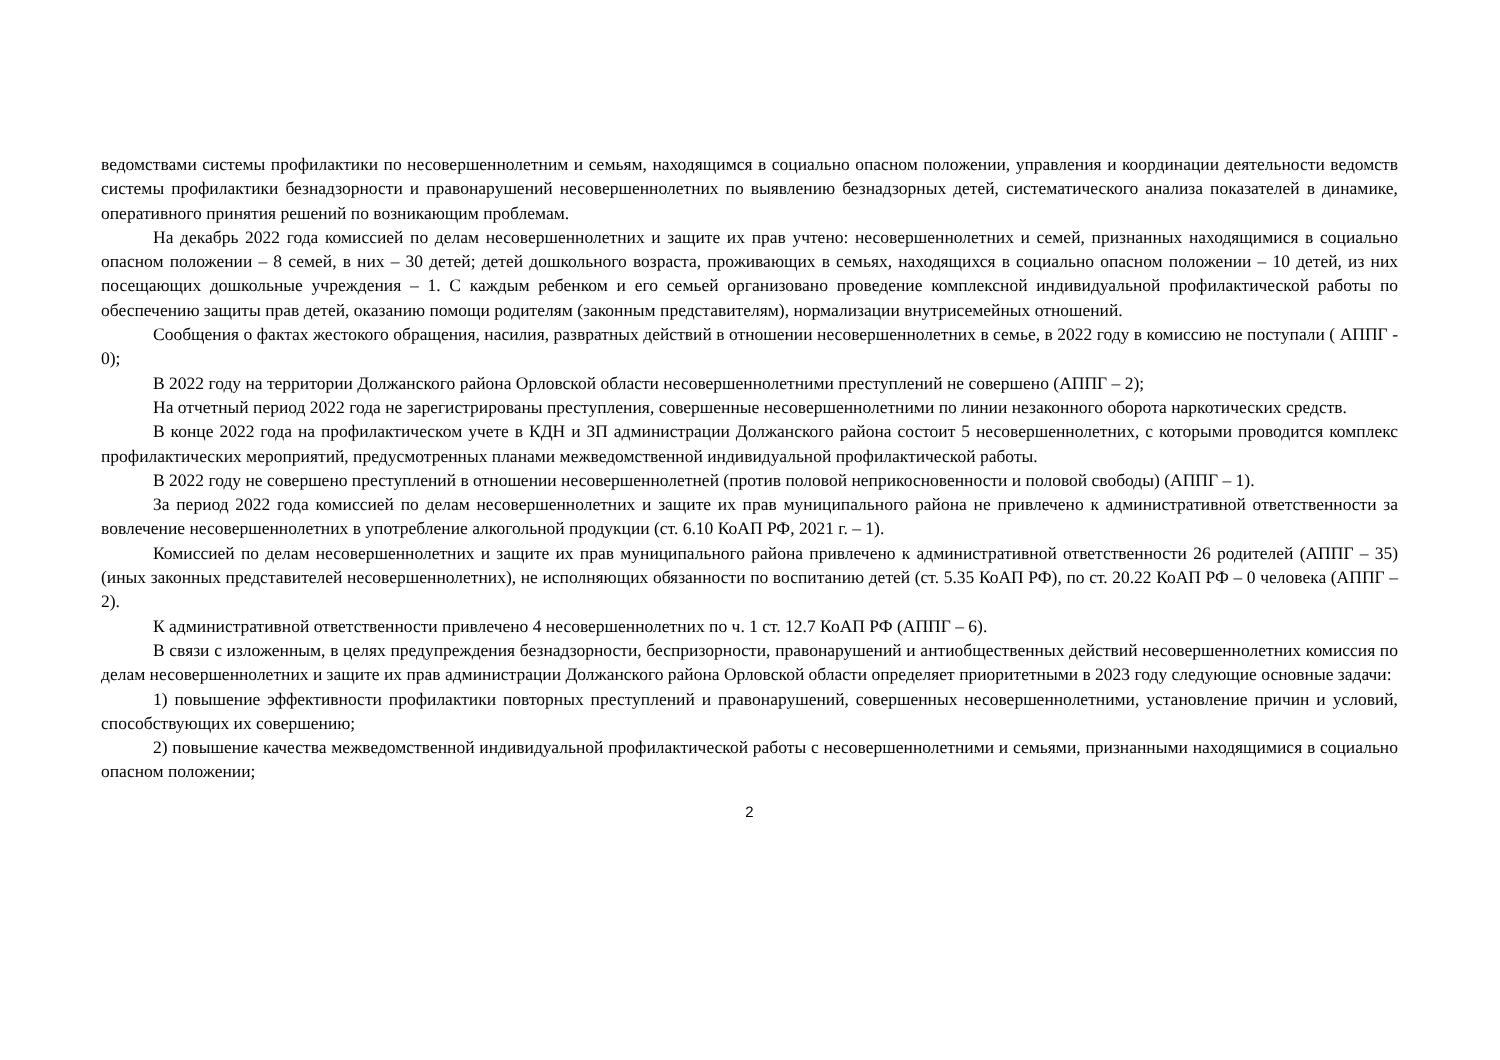ведомствами системы профилактики по несовершеннолетним и семьям, находящимся в социально опасном положении, управления и координации деятельности ведомств системы профилактики безнадзорности и правонарушений несовершеннолетних по выявлению безнадзорных детей, систематического анализа показателей в динамике, оперативного принятия решений по возникающим проблемам.
На декабрь 2022 года комиссией по делам несовершеннолетних и защите их прав учтено: несовершеннолетних и семей, признанных находящимися в социально опасном положении – 8 семей, в них – 30 детей; детей дошкольного возраста, проживающих в семьях, находящихся в социально опасном положении – 10 детей, из них посещающих дошкольные учреждения – 1. С каждым ребенком и его семьей организовано проведение комплексной индивидуальной профилактической работы по обеспечению защиты прав детей, оказанию помощи родителям (законным представителям), нормализации внутрисемейных отношений.
Сообщения о фактах жестокого обращения, насилия, развратных действий в отношении несовершеннолетних в семье, в 2022 году в комиссию не поступали ( АППГ - 0);
В 2022 году на территории Должанского района Орловской области несовершеннолетними преступлений не совершено (АППГ – 2);
На отчетный период 2022 года не зарегистрированы преступления, совершенные несовершеннолетними по линии незаконного оборота наркотических средств.
В конце 2022 года на профилактическом учете в КДН и ЗП администрации Должанского района состоит 5 несовершеннолетних, с которыми проводится комплекс профилактических мероприятий, предусмотренных планами межведомственной индивидуальной профилактической работы.
В 2022 году не совершено преступлений в отношении несовершеннолетней (против половой неприкосновенности и половой свободы) (АППГ – 1).
За период 2022 года комиссией по делам несовершеннолетних и защите их прав муниципального района не привлечено к административной ответственности за вовлечение несовершеннолетних в употребление алкогольной продукции (ст. 6.10 КоАП РФ, 2021 г. – 1).
Комиссией по делам несовершеннолетних и защите их прав муниципального района привлечено к административной ответственности 26 родителей (АППГ – 35) (иных законных представителей несовершеннолетних), не исполняющих обязанности по воспитанию детей (ст. 5.35 КоАП РФ), по ст. 20.22 КоАП РФ – 0 человека (АППГ – 2).
К административной ответственности привлечено 4 несовершеннолетних по ч. 1 ст. 12.7 КоАП РФ (АППГ – 6).
В связи с изложенным, в целях предупреждения безнадзорности, беспризорности, правонарушений и антиобщественных действий несовершеннолетних комиссия по делам несовершеннолетних и защите их прав администрации Должанского района Орловской области определяет приоритетными в 2023 году следующие основные задачи:
1) повышение эффективности профилактики повторных преступлений и правонарушений, совершенных несовершеннолетними, установление причин и условий, способствующих их совершению;
2) повышение качества межведомственной индивидуальной профилактической работы с несовершеннолетними и семьями, признанными находящимися в социально опасном положении;
2